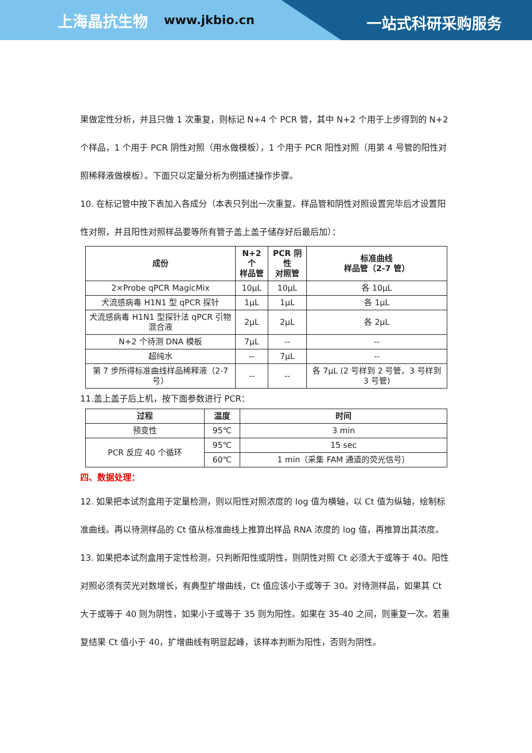上海晶抗生物 www.jkbio.cn
一站式科研采购服务
果做定性分析，并且只做 1 次重复，则标记 N+4 个 PCR 管，其中 N+2 个用于上步得到的 N+2 个样品，1 个用于 PCR 阴性对照（用水做模板），1 个用于 PCR 阳性对照（用第 4 号管的阳性对照稀释液做模板）。下面只以定量分析为例描述操作步骤。
10. 在标记管中按下表加入各成分（本表只列出一次重复。样品管和阴性对照设置完毕后才设置阳性对照，并且阳性对照样品要等所有管子盖上盖子储存好后最后加）：
| 成份 | N+2 个 样品管 | PCR 阴性 对照管 | 标准曲线 样品管（2-7 管） |
| --- | --- | --- | --- |
| 2×Probe qPCR MagicMix | 10μL | 10μL | 各 10μL |
| 犬流感病毒 H1N1 型 qPCR 探针 | 1μL | 1μL | 各 1μL |
| 犬流感病毒 H1N1 型探针法 qPCR 引物混合液 | 2μL | 2μL | 各 2μL |
| N+2 个待测 DNA 模板 | 7μL | -- | -- |
| 超纯水 | -- | 7μL | -- |
| 第 7 步所得标准曲线样品稀释液（2-7 号） | -- | -- | 各 7μL (2 号样到 2 号管，3 号样到 3 号管) |
11.盖上盖子后上机，按下面参数进行 PCR：
| 过程 | 温度 | 时间 |
| --- | --- | --- |
| 预变性 | 95℃ | 3 min |
| PCR 反应 40 个循环 | 95℃ | 15 sec |
| | 60℃ | 1 min（采集 FAM 通道的荧光信号） |
四、数据处理：
12. 如果把本试剂盒用于定量检测，则以阳性对照浓度的 log 值为横轴，以 Ct 值为纵轴，绘制标准曲线。再以待测样品的 Ct 值从标准曲线上推算出样品 RNA 浓度的 log 值，再推算出其浓度。
13. 如果把本试剂盒用于定性检测，只判断阳性或阴性，则阴性对照 Ct 必须大于或等于 40。阳性对照必须有荧光对数增长，有典型扩增曲线，Ct 值应该小于或等于 30。对待测样品，如果其 Ct 大于或等于 40 则为阴性，如果小于或等于 35 则为阳性。如果在 35-40 之间，则重复一次。若重复结果 Ct 值小于 40，扩增曲线有明显起峰，该样本判断为阳性，否则为阴性。